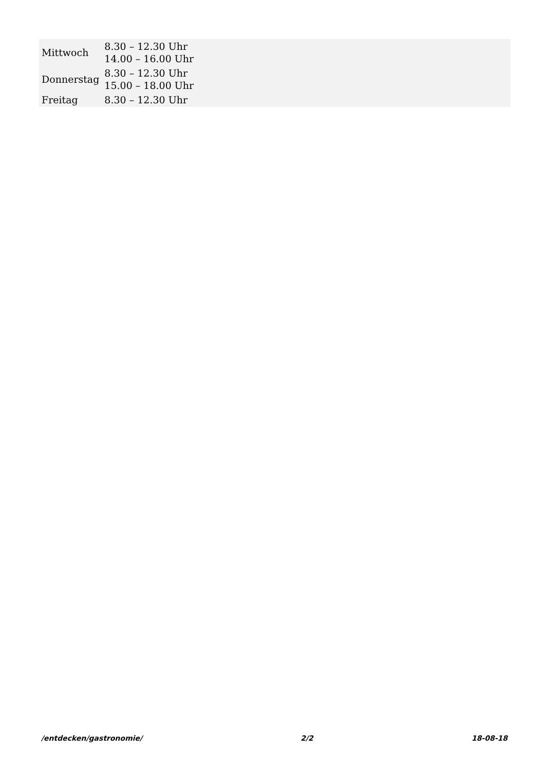| Mittwoch | 8.30 – 12.30 Uhr 14.00 – 16.00 Uhr |
| Donnerstag | 8.30 – 12.30 Uhr 15.00 – 18.00 Uhr |
| Freitag | 8.30 – 12.30 Uhr |
/entdecken/gastronomie/ 2/2 18-08-18